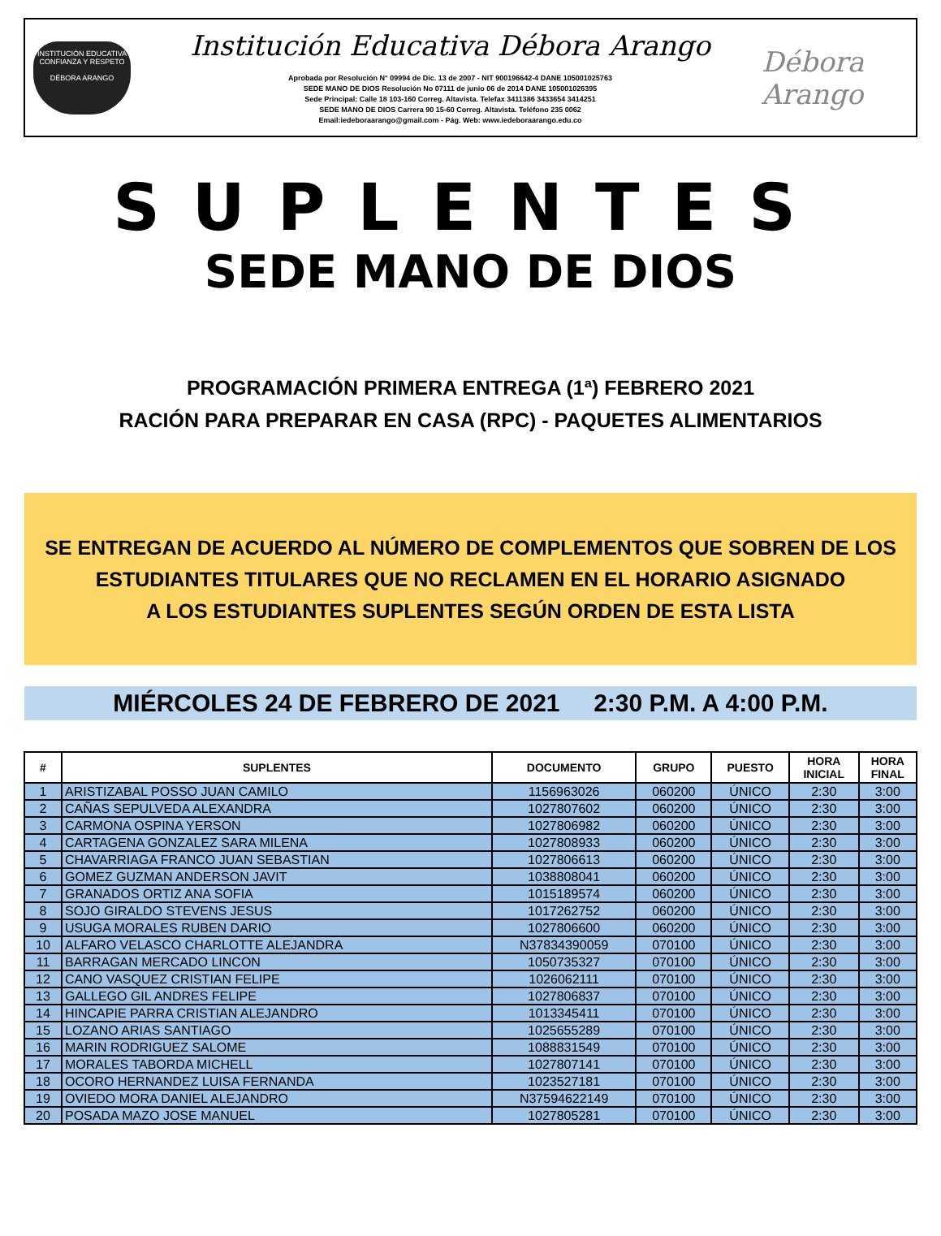INSTITUCIÓN EDUCATIVA
CONFIANZA Y RESPETO
DÉBORA ARANGO
Institución Educativa Débora Arango
Aprobada por Resolución N° 09994 de Dic. 13 de 2007 - NIT 900196642-4 DANE 105001025763
SEDE MANO DE DIOS Resolución No 07111 de junio 06 de 2014 DANE 105001026395
Sede Principal: Calle 18 103-160 Correg. Altavista. Telefax 3411386 3433654 3414251
SEDE MANO DE DIOS Carrera 90 15-60 Correg. Altavista. Teléfono 235 0062
Email:iedeboraarango@gmail.com - Pág. Web: www.iedeboraarango.edu.co
Débora Arango
SUPLENTES
SEDE MANO DE DIOS
PROGRAMACIÓN PRIMERA ENTREGA (1ª) FEBRERO 2021
RACIÓN PARA PREPARAR EN CASA (RPC) - PAQUETES ALIMENTARIOS
SE ENTREGAN DE ACUERDO AL NÚMERO DE COMPLEMENTOS QUE SOBREN DE LOS
ESTUDIANTES TITULARES QUE NO RECLAMEN EN EL HORARIO ASIGNADO
A LOS ESTUDIANTES SUPLENTES SEGÚN ORDEN DE ESTA LISTA
MIÉRCOLES 24 DE FEBRERO DE 2021 2:30 P.M. A 4:00 P.M.
| # | SUPLENTES | DOCUMENTO | GRUPO | PUESTO | HORA INICIAL | HORA FINAL |
| --- | --- | --- | --- | --- | --- | --- |
| 1 | ARISTIZABAL POSSO JUAN CAMILO | 1156963026 | 060200 | ÚNICO | 2:30 | 3:00 |
| 2 | CAÑAS SEPULVEDA ALEXANDRA | 1027807602 | 060200 | ÚNICO | 2:30 | 3:00 |
| 3 | CARMONA OSPINA YERSON | 1027806982 | 060200 | ÚNICO | 2:30 | 3:00 |
| 4 | CARTAGENA GONZALEZ SARA MILENA | 1027808933 | 060200 | ÚNICO | 2:30 | 3:00 |
| 5 | CHAVARRIAGA FRANCO JUAN SEBASTIAN | 1027806613 | 060200 | ÚNICO | 2:30 | 3:00 |
| 6 | GOMEZ GUZMAN ANDERSON JAVIT | 1038808041 | 060200 | ÚNICO | 2:30 | 3:00 |
| 7 | GRANADOS ORTIZ ANA SOFIA | 1015189574 | 060200 | ÚNICO | 2:30 | 3:00 |
| 8 | SOJO GIRALDO STEVENS JESUS | 1017262752 | 060200 | ÚNICO | 2:30 | 3:00 |
| 9 | USUGA MORALES RUBEN DARIO | 1027806600 | 060200 | ÚNICO | 2:30 | 3:00 |
| 10 | ALFARO VELASCO CHARLOTTE ALEJANDRA | N37834390059 | 070100 | ÚNICO | 2:30 | 3:00 |
| 11 | BARRAGAN MERCADO LINCON | 1050735327 | 070100 | ÚNICO | 2:30 | 3:00 |
| 12 | CANO VASQUEZ CRISTIAN FELIPE | 1026062111 | 070100 | ÚNICO | 2:30 | 3:00 |
| 13 | GALLEGO GIL ANDRES FELIPE | 1027806837 | 070100 | ÚNICO | 2:30 | 3:00 |
| 14 | HINCAPIE PARRA CRISTIAN ALEJANDRO | 1013345411 | 070100 | ÚNICO | 2:30 | 3:00 |
| 15 | LOZANO ARIAS SANTIAGO | 1025655289 | 070100 | ÚNICO | 2:30 | 3:00 |
| 16 | MARIN RODRIGUEZ SALOME | 1088831549 | 070100 | ÚNICO | 2:30 | 3:00 |
| 17 | MORALES TABORDA MICHELL | 1027807141 | 070100 | ÚNICO | 2:30 | 3:00 |
| 18 | OCORO HERNANDEZ LUISA FERNANDA | 1023527181 | 070100 | ÚNICO | 2:30 | 3:00 |
| 19 | OVIEDO MORA DANIEL ALEJANDRO | N37594622149 | 070100 | ÚNICO | 2:30 | 3:00 |
| 20 | POSADA MAZO JOSE MANUEL | 1027805281 | 070100 | ÚNICO | 2:30 | 3:00 |